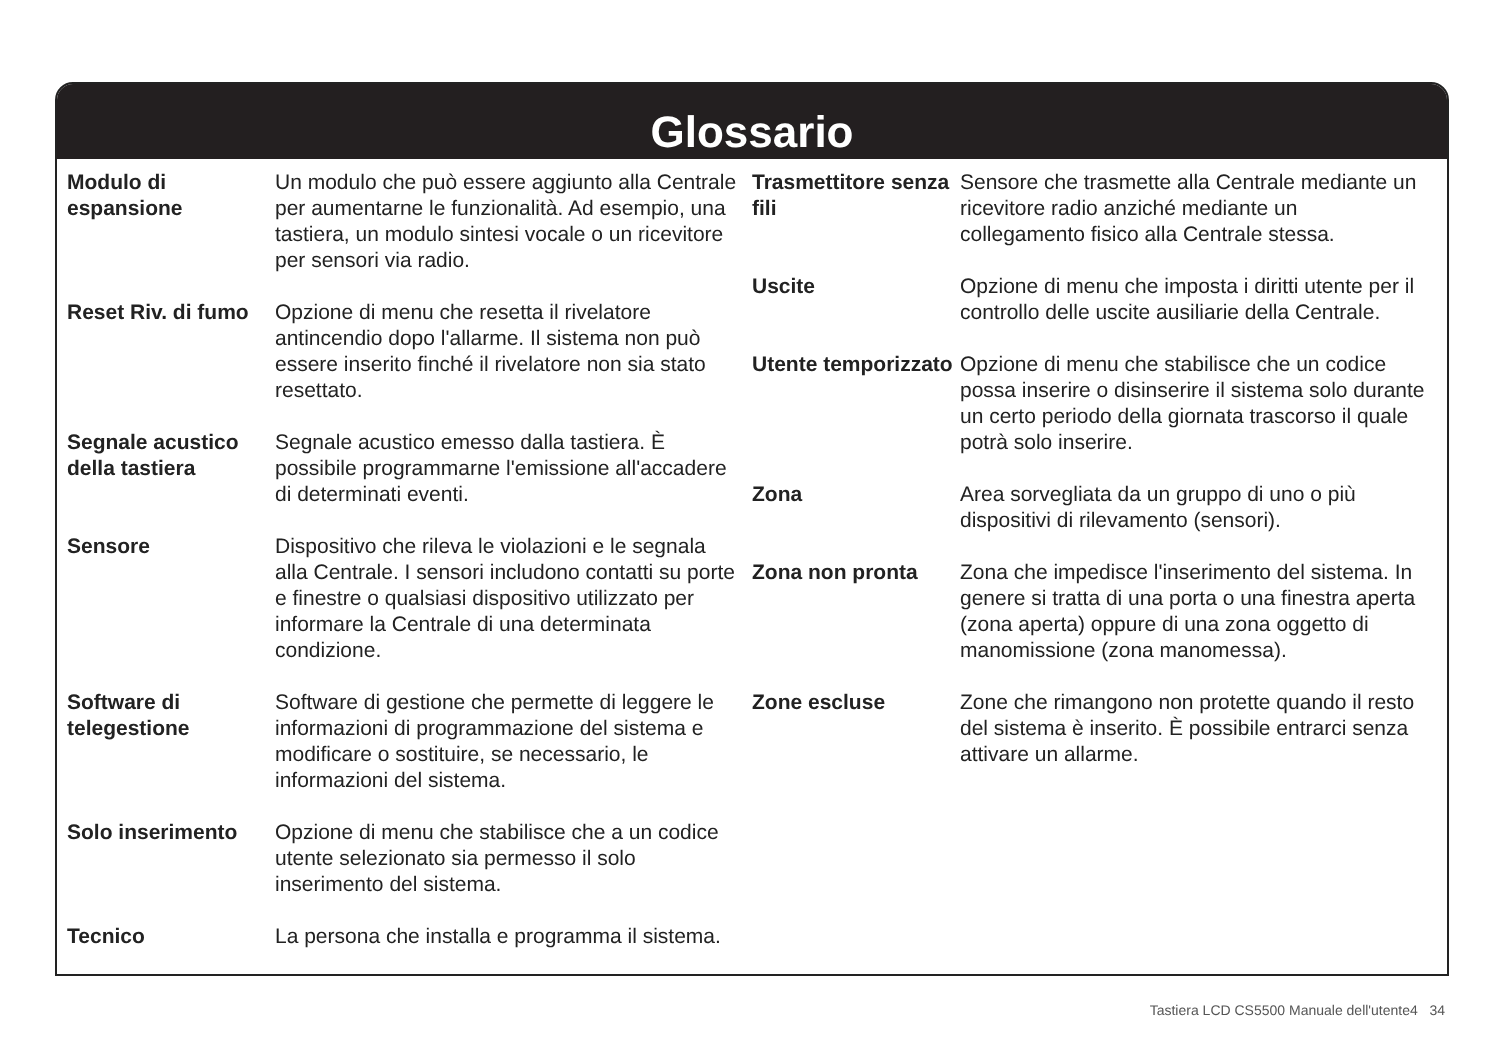Glossario
Modulo di espansione
Un modulo che può essere aggiunto alla Centrale per aumentarne le funzionalità. Ad esempio, una tastiera, un modulo sintesi vocale o un ricevitore per sensori via radio.
Reset Riv. di fumo
Opzione di menu che resetta il rivelatore antincendio dopo l'allarme. Il sistema non può essere inserito finché il rivelatore non sia stato resettato.
Segnale acustico della tastiera
Segnale acustico emesso dalla tastiera. È possibile programmarne l'emissione all'accadere di determinati eventi.
Sensore Dispositivo che rileva le violazioni e le segnala alla Centrale. I sensori includono contatti su porte e finestre o qualsiasi dispositivo utilizzato per informare la Centrale di una determinata condizione.
Software di telegestione
Software di gestione che permette di leggere le informazioni di programmazione del sistema e modificare o sostituire, se necessario, le informazioni del sistema.
Solo inserimento Opzione di menu che stabilisce che a un codice utente selezionato sia permesso il solo inserimento del sistema.
Tecnico La persona che installa e programma il sistema.
Trasmettitore senza fili
Sensore che trasmette alla Centrale mediante un ricevitore radio anziché mediante un collegamento fisico alla Centrale stessa.
Uscite Opzione di menu che imposta i diritti utente per il controllo delle uscite ausiliarie della Centrale.
Utente temporizzato
Opzione di menu che stabilisce che un codice possa inserire o disinserire il sistema solo durante un certo periodo della giornata trascorso il quale potrà solo inserire.
Zona Area sorvegliata da un gruppo di uno o più dispositivi di rilevamento (sensori).
Zona non pronta Zona che impedisce l'inserimento del sistema. In genere si tratta di una porta o una finestra aperta (zona aperta) oppure di una zona oggetto di manomissione (zona manomessa).
Zone escluse Zone che rimangono non protette quando il resto del sistema è inserito. È possibile entrarci senza attivare un allarme.
Tastiera LCD CS5500 Manuale dell'utente4 34